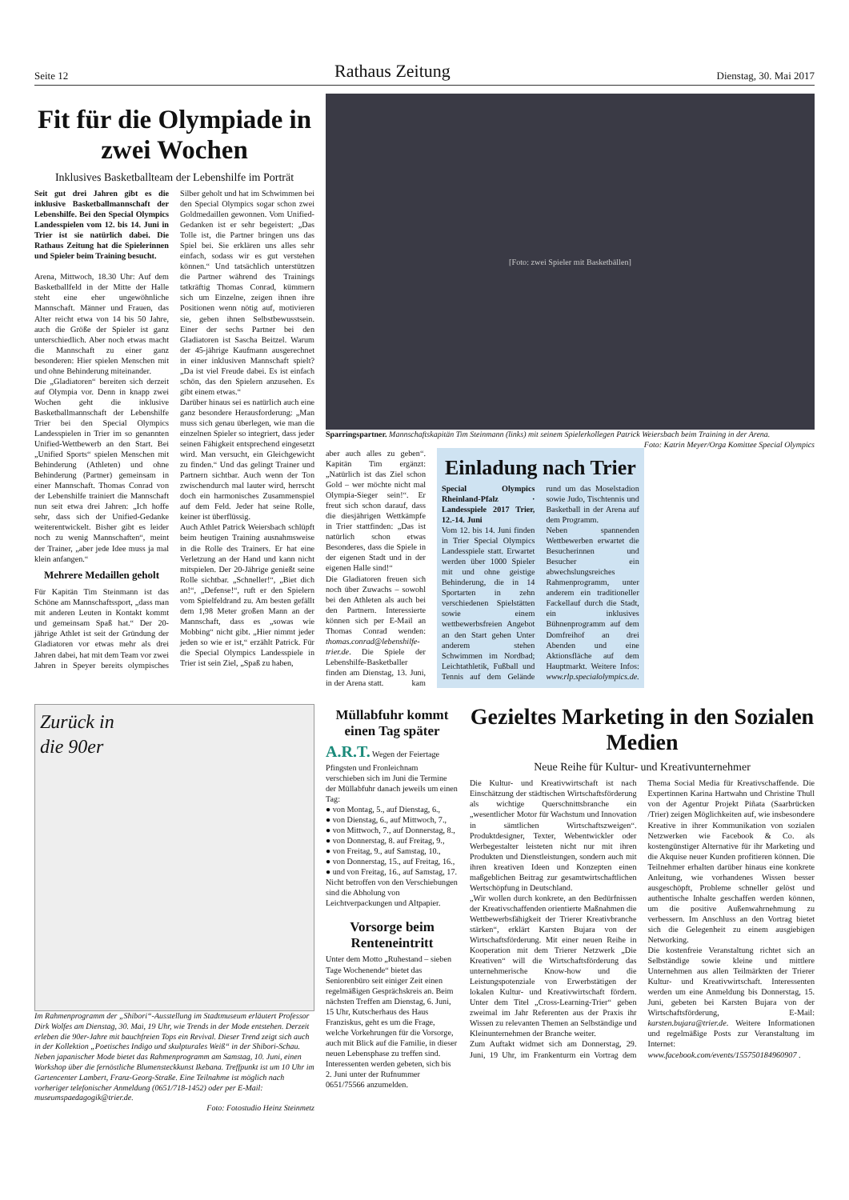Seite 12 Rathaus Zeitung Dienstag, 30. Mai 2017
Fit für die Olympiade in zwei Wochen
Inklusives Basketballteam der Lebenshilfe im Porträt
Seit gut drei Jahren gibt es die inklusive Basketballmannschaft der Lebenshilfe. Bei den Special Olympics Landesspielen vom 12. bis 14. Juni in Trier ist sie natürlich dabei. Die Rathaus Zeitung hat die Spielerinnen und Spieler beim Training besucht.
Arena, Mittwoch, 18.30 Uhr: Auf dem Basketballfeld in der Mitte der Halle steht eine eher ungewöhnliche Mannschaft. Männer und Frauen, das Alter reicht etwa von 14 bis 50 Jahre, auch die Größe der Spieler ist ganz unterschiedlich. Aber noch etwas macht die Mannschaft zu einer ganz besonderen: Hier spielen Menschen mit und ohne Behinderung miteinander.
Die „Gladiatoren“ bereiten sich derzeit auf Olympia vor. Denn in knapp zwei Wochen geht die inklusive Basketballmannschaft der Lebenshilfe Trier bei den Special Olympics Landesspielen in Trier im so genannten Unified-Wettbewerb an den Start. Bei „Unified Sports“ spielen Menschen mit Behinderung (Athleten) und ohne Behinderung (Partner) gemeinsam in einer Mannschaft. Thomas Conrad von der Lebenshilfe trainiert die Mannschaft nun seit etwa drei Jahren: „Ich hoffe sehr, dass sich der Unified-Gedanke weiterentwickelt. Bisher gibt es leider noch zu wenig Mannschaften“, meint der Trainer, „aber jede Idee muss ja mal klein anfangen.“
Mehrere Medaillen geholt
Für Kapitän Tim Steinmann ist das Schöne am Mannschaftssport, „dass man mit anderen Leuten in Kontakt kommt und gemeinsam Spaß hat.“ Der 20-jährige Athlet ist seit der Gründung der Gladiatoren vor etwas mehr als drei Jahren dabei, hat mit dem Team vor zwei Jahren in Speyer bereits olympisches Silber geholt und hat im Schwimmen bei den Special Olympics sogar schon zwei Goldmedaillen gewonnen. Vom Unified-Gedanken ist er sehr begeistert: „Das Tolle ist, die Partner bringen uns das Spiel bei. Sie erklären uns alles sehr einfach, sodass wir es gut verstehen können.“ Und tatsächlich unterstützen die Partner während des Trainings tatkräftig Thomas Conrad, kümmern sich um Einzelne, zeigen ihnen ihre Positionen wenn nötig auf, motivieren sie, geben ihnen Selbstbewusstsein. Einer der sechs Partner bei den Gladiatoren ist Sascha Beitzel. Warum der 45-jährige Kaufmann ausgerechnet in einer inklusiven Mannschaft spielt? „Da ist viel Freude dabei. Es ist einfach schön, das den Spielern anzusehen. Es gibt einem etwas.“
Darüber hinaus sei es natürlich auch eine ganz besondere Herausforderung: „Man muss sich genau überlegen, wie man die einzelnen Spieler so integriert, dass jeder seinen Fähigkeit entsprechend eingesetzt wird. Man versucht, ein Gleichgewicht zu finden.“ Und das gelingt Trainer und Partnern sichtbar. Auch wenn der Ton zwischendurch mal lauter wird, herrscht doch ein harmonisches Zusammenspiel auf dem Feld. Jeder hat seine Rolle, keiner ist überflüssig.
Auch Athlet Patrick Weiersbach schlüpft beim heutigen Training ausnahmsweise in die Rolle des Trainers. Er hat eine Verletzung an der Hand und kann nicht mitspielen. Der 20-Jährige genießt seine Rolle sichtbar. „Schneller!“, „Biet dich an!“, „Defense!“, ruft er den Spielern vom Spielfeldrand zu. Am besten gefällt dem 1,98 Meter großen Mann an der Mannschaft, dass es „sowas wie Mobbing“ nicht gibt. „Hier nimmt jeder jeden so wie er ist,“ erzählt Patrick. Für die Special Olympics Landesspiele in Trier ist sein Ziel, „Spaß zu haben,
[Foto: zwei Spieler mit Basketbällen]
Sparringspartner. Mannschaftskapitän Tim Steinmann (links) mit seinem Spielerkollegen Patrick Weiersbach beim Training in der Arena. Foto: Katrin Meyer/Orga Komittee Special Olympics
aber auch alles zu geben“. Kapitän Tim ergänzt: „Natürlich ist das Ziel schon Gold – wer möchte nicht mal Olympia-Sieger sein!“. Er freut sich schon darauf, dass die diesjährigen Wettkämpfe in Trier stattfinden: „Das ist natürlich schon etwas Besonderes, dass die Spiele in der eigenen Stadt und in der eigenen Halle sind!“
Die Gladiatoren freuen sich noch über Zuwachs – sowohl bei den Athleten als auch bei den Partnern. Interessierte können sich per E-Mail an Thomas Conrad wenden: thomas.conrad@lebenshilfe-trier.de. Die Spiele der Lebenshilfe-Basketballer finden am Dienstag, 13. Juni, in der Arena statt. kam
Einladung nach Trier
Special Olympics Rheinland-Pfalz · Landesspiele 2017 Trier, 12.-14. Juni
Vom 12. bis 14. Juni finden in Trier Special Olympics Landesspiele statt. Erwartet werden über 1000 Spieler mit und ohne geistige Behinderung, die in 14 Sportarten in zehn verschiedenen Spielstätten sowie einem wettbewerbsfreien Angebot an den Start gehen Unter anderem stehen Schwimmen im Nordbad; Leichtathletik, Fußball und Tennis auf dem Gelände rund um das Moselstadion sowie Judo, Tischtennis und Basketball in der Arena auf dem Programm.
Neben spannenden Wettbewerben erwartet die Besucherinnen und Besucher ein abwechslungsreiches Rahmenprogramm, unter anderem ein traditioneller Fackellauf durch die Stadt, ein inklusives Bühnenprogramm auf dem Domfreihof an drei Abenden und eine Aktionsfläche auf dem Hauptmarkt. Weitere Infos: www.rlp.specialolympics.de.
Zurück in
die 90er
Im Rahmenprogramm der „Shibori“-Ausstellung im Stadtmuseum erläutert Professor Dirk Wolfes am Dienstag, 30. Mai, 19 Uhr, wie Trends in der Mode entstehen. Derzeit erleben die 90er-Jahre mit bauchfreien Tops ein Revival. Dieser Trend zeigt sich auch in der Kollektion „Poetisches Indigo und skulpturales Weiß“ in der Shibori-Schau. Neben japanischer Mode bietet das Rahmenprogramm am Samstag, 10. Juni, einen Workshop über die fernöstliche Blumensteckkunst Ikebana. Treffpunkt ist um 10 Uhr im Gartencenter Lambert, Franz-Georg-Straße. Eine Teilnahme ist möglich nach vorheriger telefonischer Anmeldung (0651/718-1452) oder per E-Mail: museumspaedagogik@trier.de.
Foto: Fotostudio Heinz Steinmetz
Müllabfuhr kommt einen Tag später
A.R.T. Wegen der Feiertage Pfingsten und Fronleichnam verschieben sich im Juni die Termine der Müllabfuhr danach jeweils um einen Tag:
● von Montag, 5., auf Dienstag, 6.,
● von Dienstag, 6., auf Mittwoch, 7.,
● von Mittwoch, 7., auf Donnerstag, 8.,
● von Donnerstag, 8. auf Freitag, 9.,
● von Freitag, 9., auf Samstag, 10.,
● von Donnerstag, 15., auf Freitag, 16.,
● und von Freitag, 16., auf Samstag, 17.
Nicht betroffen von den Verschiebungen sind die Abholung von Leichtverpackungen und Altpapier.
Vorsorge beim Renteneintritt
Unter dem Motto „Ruhestand – sieben Tage Wochenende“ bietet das Seniorenbüro seit einiger Zeit einen regelmäßigen Gesprächskreis an. Beim nächsten Treffen am Dienstag, 6. Juni, 15 Uhr, Kutscherhaus des Haus Franziskus, geht es um die Frage, welche Vorkehrungen für die Vorsorge, auch mit Blick auf die Familie, in dieser neuen Lebensphase zu treffen sind. Interessenten werden gebeten, sich bis 2. Juni unter der Rufnummer 0651/75566 anzumelden.
Gezieltes Marketing in den Sozialen Medien
Neue Reihe für Kultur- und Kreativunternehmer
Die Kultur- und Kreativwirtschaft ist nach Einschätzung der städtischen Wirtschaftsförderung als wichtige Querschnittsbranche ein „wesentlicher Motor für Wachstum und Innovation in sämtlichen Wirtschaftszweigen“. Produktdesigner, Texter, Webentwickler oder Werbegestalter leisteten nicht nur mit ihren Produkten und Dienstleistungen, sondern auch mit ihren kreativen Ideen und Konzepten einen maßgeblichen Beitrag zur gesamtwirtschaftlichen Wertschöpfung in Deutschland.
„Wir wollen durch konkrete, an den Bedürfnissen der Kreativschaffenden orientierte Maßnahmen die Wettbewerbsfähigkeit der Trierer Kreativbranche stärken“, erklärt Karsten Bujara von der Wirtschaftsförderung. Mit einer neuen Reihe in Kooperation mit dem Trierer Netzwerk „Die Kreativen“ will die Wirtschaftsförderung das unternehmerische Know-how und die Leistungspotenziale von Erwerbstätigen der lokalen Kultur- und Kreativwirtschaft fördern. Unter dem Titel „Cross-Learning-Trier“ geben zweimal im Jahr Referenten aus der Praxis ihr Wissen zu relevanten Themen an Selbständige und Kleinunternehmen der Branche weiter.
Zum Auftakt widmet sich am Donnerstag, 29. Juni, 19 Uhr, im Frankenturm ein Vortrag dem Thema Social Media für Kreativschaffende. Die Expertinnen Karina Hartwahn und Christine Thull von der Agentur Projekt Piñata (Saarbrücken /Trier) zeigen Möglichkeiten auf, wie insbesondere Kreative in ihrer Kommunikation von sozialen Netzwerken wie Facebook & Co. als kostengünstiger Alternative für ihr Marketing und die Akquise neuer Kunden profitieren können. Die Teilnehmer erhalten darüber hinaus eine konkrete Anleitung, wie vorhandenes Wissen besser ausgeschöpft, Probleme schneller gelöst und authentische Inhalte geschaffen werden können, um die positive Außenwahrnehmung zu verbessern. Im Anschluss an den Vortrag bietet sich die Gelegenheit zu einem ausgiebigen Networking.
Die kostenfreie Veranstaltung richtet sich an Selbständige sowie kleine und mittlere Unternehmen aus allen Teilmärkten der Trierer Kultur- und Kreativwirtschaft. Interessenten werden um eine Anmeldung bis Donnerstag, 15. Juni, gebeten bei Karsten Bujara von der Wirtschaftsförderung, E-Mail: karsten.bujara@trier.de. Weitere Informationen und regelmäßige Posts zur Veranstaltung im Internet: www.facebook.com/events/155750184960907 .